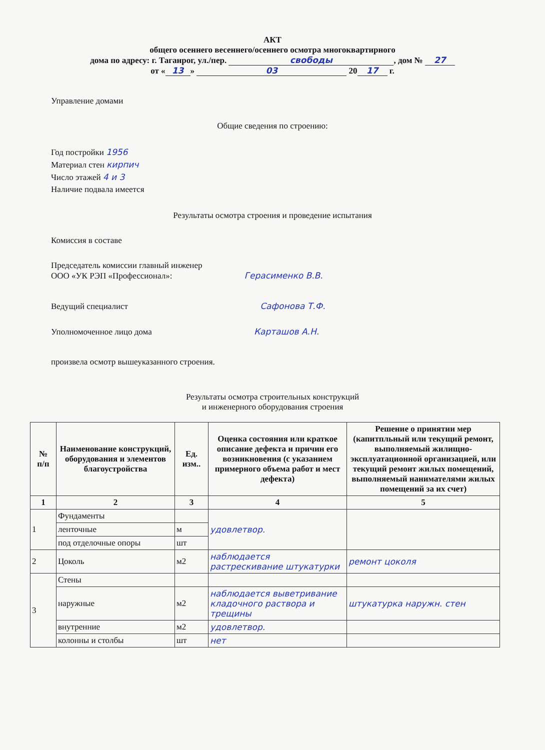АКТ
общего осеннего весеннего/осеннего осмотра многоквартирного
дома по адресу: г. Таганрог, ул./пер. свободы, дом № 27
от « 13 » 03 20 17 г.
Управление домами
Общие сведения по строению:
Год постройки 1956
Материал стен кирпич
Число этажей 4 и 3
Наличие подвала имеется
Результаты осмотра строения и проведение испытания
Комиссия в составе
Председатель комиссии главный инженер
ООО «УК РЭП «Профессионал»: Герасименко В.В.
Ведущий специалист Сафонова Т.Ф.
Уполномоченное лицо дома Карташов А.Н.
произвела осмотр вышеуказанного строения.
Результаты осмотра строительных конструкций
и инженерного оборудования строения
| № п/п | Наименование конструкций, оборудования и элементов благоустройства | Ед. изм.. | Оценка состояния или краткое описание дефекта и причин его возникновения (с указанием примерного объема работ и мест дефекта) | Решение о принятии мер (капитпльный или текущий ремонт, выполняемый жилищно-эксплуатационной организацией, или текущий ремонт жилых помещений, выполняемый нанимателями жилых помещений за их счет) |
| --- | --- | --- | --- | --- |
| 1 | 2 | 3 | 4 | 5 |
| 1 | Фундаменты | | удовлетвор. | |
| | ленточные | м | | |
| | под отделочные опоры | шт | | |
| 2 | Цоколь | м2 | наблюдается растрескивание штукатурки | ремонт цоколя |
| 3 | Стены | | | |
| | наружные | м2 | наблюдается выветривание кладочного раствора и трещины | штукатурка наружн. стен |
| | внутренние | м2 | удовлетвор. | |
| | колонны и столбы | шт | нет | |